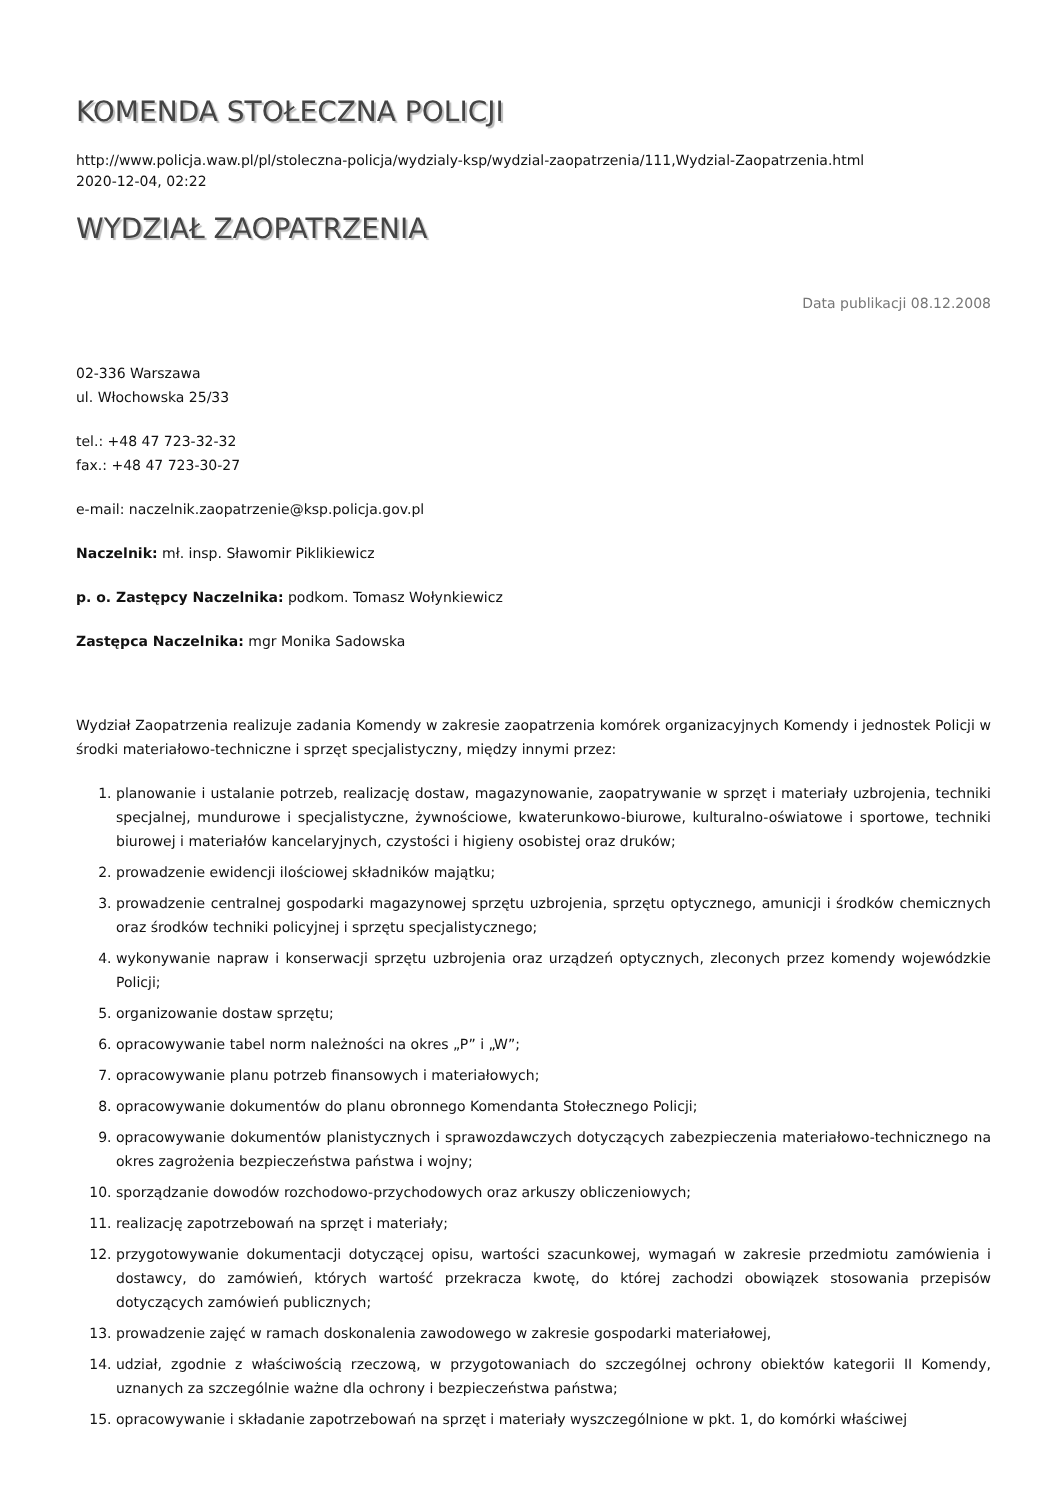KOMENDA STOŁECZNA POLICJI
http://www.policja.waw.pl/pl/stoleczna-policja/wydzialy-ksp/wydzial-zaopatrzenia/111,Wydzial-Zaopatrzenia.html
2020-12-04, 02:22
WYDZIAŁ ZAOPATRZENIA
Data publikacji 08.12.2008
02-336 Warszawa
ul. Włochowska 25/33
tel.: +48 47 723-32-32
fax.: +48 47 723-30-27
e-mail: naczelnik.zaopatrzenie@ksp.policja.gov.pl
Naczelnik: mł. insp. Sławomir Piklikiewicz
p. o. Zastępcy Naczelnika: podkom. Tomasz Wołynkiewicz
Zastępca Naczelnika: mgr Monika Sadowska
Wydział Zaopatrzenia realizuje zadania Komendy w zakresie zaopatrzenia komórek organizacyjnych Komendy i jednostek Policji w środki materiałowo-techniczne i sprzęt specjalistyczny, między innymi przez:
1. planowanie i ustalanie potrzeb, realizację dostaw, magazynowanie, zaopatrywanie w sprzęt i materiały uzbrojenia, techniki specjalnej, mundurowe i specjalistyczne, żywnościowe, kwaterunkowo-biurowe, kulturalno-oświatowe i sportowe, techniki biurowej i materiałów kancelaryjnych, czystości i higieny osobistej oraz druków;
2. prowadzenie ewidencji ilościowej składników majątku;
3. prowadzenie centralnej gospodarki magazynowej sprzętu uzbrojenia, sprzętu optycznego, amunicji i środków chemicznych oraz środków techniki policyjnej i sprzętu specjalistycznego;
4. wykonywanie napraw i konserwacji sprzętu uzbrojenia oraz urządzeń optycznych, zleconych przez komendy wojewódzkie Policji;
5. organizowanie dostaw sprzętu;
6. opracowywanie tabel norm należności na okres „P” i „W”;
7. opracowywanie planu potrzeb finansowych i materiałowych;
8. opracowywanie dokumentów do planu obronnego Komendanta Stołecznego Policji;
9. opracowywanie dokumentów planistycznych i sprawozdawczych dotyczących zabezpieczenia materiałowo-technicznego na okres zagrożenia bezpieczeństwa państwa i wojny;
10. sporządzanie dowodów rozchodowo-przychodowych oraz arkuszy obliczeniowych;
11. realizację zapotrzebowań na sprzęt i materiały;
12. przygotowywanie dokumentacji dotyczącej opisu, wartości szacunkowej, wymagań w zakresie przedmiotu zamówienia i dostawcy, do zamówień, których wartość przekracza kwotę, do której zachodzi obowiązek stosowania przepisów dotyczących zamówień publicznych;
13. prowadzenie zajęć w ramach doskonalenia zawodowego w zakresie gospodarki materiałowej,
14. udział, zgodnie z właściwością rzeczową, w przygotowaniach do szczególnej ochrony obiektów kategorii II Komendy, uznanych za szczególnie ważne dla ochrony i bezpieczeństwa państwa;
15. opracowywanie i składanie zapotrzebowań na sprzęt i materiały wyszczególnione w pkt. 1, do komórki właściwej